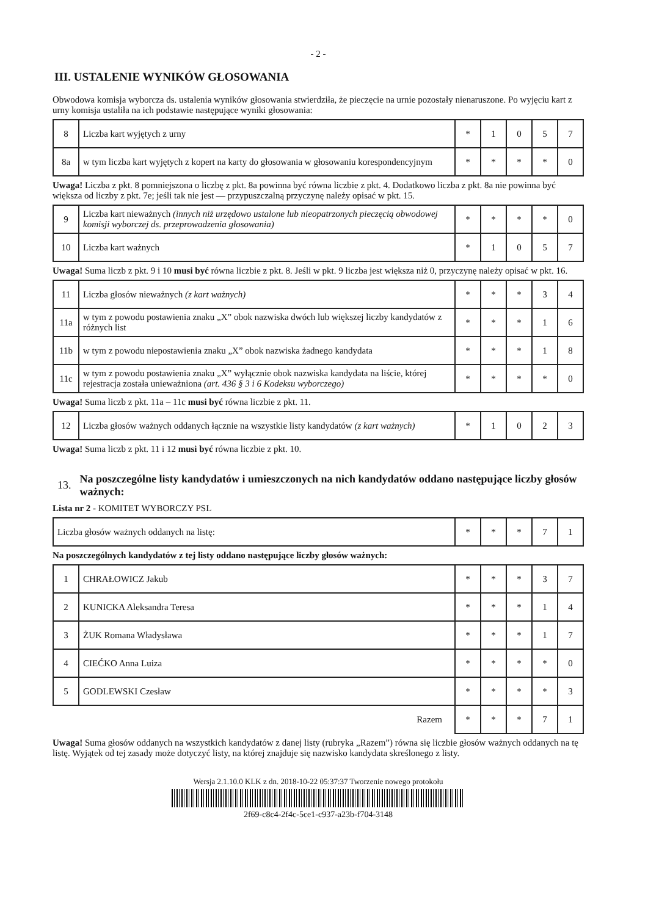- 2 -
III. USTALENIE WYNIKÓW GŁOSOWANIA
Obwodowa komisja wyborcza ds. ustalenia wyników głosowania stwierdziła, że pieczęcie na urnie pozostały nienaruszone. Po wyjęciu kart z urny komisja ustaliła na ich podstawie następujące wyniki głosowania:
| 8 | Liczba kart wyjętych z urny | * | 1 | 0 | 5 | 7 |
| 8a | w tym liczba kart wyjętych z kopert na karty do głosowania w głosowaniu korespondencyjnym | * | * | * | * | 0 |
Uwaga! Liczba z pkt. 8 pomniejszona o liczbę z pkt. 8a powinna być równa liczbie z pkt. 4. Dodatkowo liczba z pkt. 8a nie powinna być większa od liczby z pkt. 7e; jeśli tak nie jest — przypuszczalną przyczynę należy opisać w pkt. 15.
| 9 | Liczba kart nieważnych (innych niż urzędowo ustalone lub nieopatrzonych pieczęcią obwodowej komisji wyborczej ds. przeprowadzenia głosowania) | * | * | * | * | 0 |
| 10 | Liczba kart ważnych | * | 1 | 0 | 5 | 7 |
Uwaga! Suma liczb z pkt. 9 i 10 musi być równa liczbie z pkt. 8. Jeśli w pkt. 9 liczba jest większa niż 0, przyczynę należy opisać w pkt. 16.
| 11 | Liczba głosów nieważnych (z kart ważnych) | * | * | * | 3 | 4 |
| 11a | w tym z powodu postawienia znaku „X” obok nazwiska dwóch lub większej liczby kandydatów z różnych list | * | * | * | 1 | 6 |
| 11b | w tym z powodu niepostawienia znaku „X” obok nazwiska żadnego kandydata | * | * | * | 1 | 8 |
| 11c | w tym z powodu postawienia znaku „X” wyłącznie obok nazwiska kandydata na liście, której rejestracja została unieważniona (art. 436 § 3 i 6 Kodeksu wyborczego) | * | * | * | * | 0 |
Uwaga! Suma liczb z pkt. 11a – 11c musi być równa liczbie z pkt. 11.
| 12 | Liczba głosów ważnych oddanych łącznie na wszystkie listy kandydatów (z kart ważnych) | * | 1 | 0 | 2 | 3 |
Uwaga! Suma liczb z pkt. 11 i 12 musi być równa liczbie z pkt. 10.
13. Na poszczególne listy kandydatów i umieszczonych na nich kandydatów oddano następujące liczby głosów ważnych:
Lista nr 2 - KOMITET WYBORCZY PSL
| Liczba głosów ważnych oddanych na listę: | * | * | * | 7 | 1 |
Na poszczególnych kandydatów z tej listy oddano następujące liczby głosów ważnych:
| 1 | CHRAŁOWICZ Jakub | * | * | * | 3 | 7 |
| 2 | KUNICKA Aleksandra Teresa | * | * | * | 1 | 4 |
| 3 | ŻUK Romana Władysława | * | * | * | 1 | 7 |
| 4 | CIEĆKO Anna Luiza | * | * | * | * | 0 |
| 5 | GODLEWSKI Czesław | * | * | * | * | 3 |
| Razem | | * | * | * | 7 | 1 |
Uwaga! Suma głosów oddanych na wszystkich kandydatów z danej listy (rubryka „Razem”) równa się liczbie głosów ważnych oddanych na tę listę. Wyjątek od tej zasady może dotyczyć listy, na której znajduje się nazwisko kandydata skreślonego z listy.
Wersja 2.1.10.0 KLK z dn. 2018-10-22 05:37:37 Tworzenie nowego protokołu
2f69-c8c4-2f4c-5ce1-c937-a23b-f704-3148